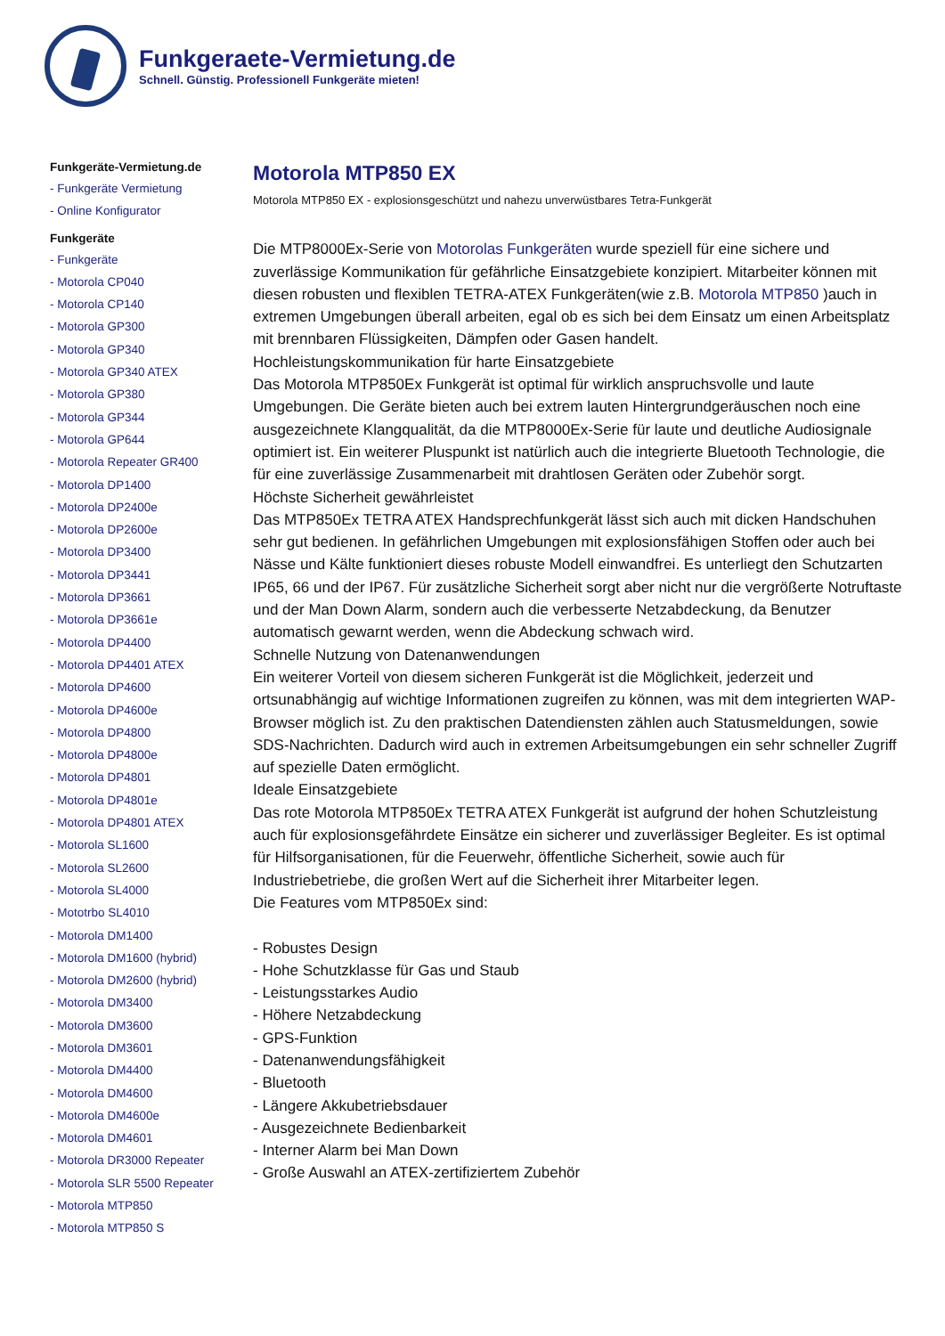Funkgeraete-Vermietung.de
Schnell. Günstig. Professionell Funkgeräte mieten!
Funkgeräte-Vermietung.de
- Funkgeräte Vermietung
- Online Konfigurator
Funkgeräte
- Funkgeräte
- Motorola CP040
- Motorola CP140
- Motorola GP300
- Motorola GP340
- Motorola GP340 ATEX
- Motorola GP380
- Motorola GP344
- Motorola GP644
- Motorola Repeater GR400
- Motorola DP1400
- Motorola DP2400e
- Motorola DP2600e
- Motorola DP3400
- Motorola DP3441
- Motorola DP3661
- Motorola DP3661e
- Motorola DP4400
- Motorola DP4401 ATEX
- Motorola DP4600
- Motorola DP4600e
- Motorola DP4800
- Motorola DP4800e
- Motorola DP4801
- Motorola DP4801e
- Motorola DP4801 ATEX
- Motorola SL1600
- Motorola SL2600
- Motorola SL4000
- Mototrbo SL4010
- Motorola DM1400
- Motorola DM1600 (hybrid)
- Motorola DM2600 (hybrid)
- Motorola DM3400
- Motorola DM3600
- Motorola DM3601
- Motorola DM4400
- Motorola DM4600
- Motorola DM4600e
- Motorola DM4601
- Motorola DR3000 Repeater
- Motorola SLR 5500 Repeater
- Motorola MTP850
- Motorola MTP850 S
Motorola MTP850 EX
Motorola MTP850 EX - explosionsgeschützt und nahezu unverwüstbares Tetra-Funkgerät
Die MTP8000Ex-Serie von Motorolas Funkgeräten wurde speziell für eine sichere und zuverlässige Kommunikation für gefährliche Einsatzgebiete konzipiert. Mitarbeiter können mit diesen robusten und flexiblen TETRA-ATEX Funkgeräten(wie z.B. Motorola MTP850 )auch in extremen Umgebungen überall arbeiten, egal ob es sich bei dem Einsatz um einen Arbeitsplatz mit brennbaren Flüssigkeiten, Dämpfen oder Gasen handelt.
Hochleistungskommunikation für harte Einsatzgebiete
Das Motorola MTP850Ex Funkgerät ist optimal für wirklich anspruchsvolle und laute Umgebungen. Die Geräte bieten auch bei extrem lauten Hintergrundgeräuschen noch eine ausgezeichnete Klangqualität, da die MTP8000Ex-Serie für laute und deutliche Audiosignale optimiert ist. Ein weiterer Pluspunkt ist natürlich auch die integrierte Bluetooth Technologie, die für eine zuverlässige Zusammenarbeit mit drahtlosen Geräten oder Zubehör sorgt.
Höchste Sicherheit gewährleistet
Das MTP850Ex TETRA ATEX Handsprechfunkgerät lässt sich auch mit dicken Handschuhen sehr gut bedienen. In gefährlichen Umgebungen mit explosionsfähigen Stoffen oder auch bei Nässe und Kälte funktioniert dieses robuste Modell einwandfrei. Es unterliegt den Schutzarten IP65, 66 und der IP67. Für zusätzliche Sicherheit sorgt aber nicht nur die vergrößerte Notruftaste und der Man Down Alarm, sondern auch die verbesserte Netzabdeckung, da Benutzer automatisch gewarnt werden, wenn die Abdeckung schwach wird.
Schnelle Nutzung von Datenanwendungen
Ein weiterer Vorteil von diesem sicheren Funkgerät ist die Möglichkeit, jederzeit und ortsunabhängig auf wichtige Informationen zugreifen zu können, was mit dem integrierten WAP-Browser möglich ist. Zu den praktischen Datendiensten zählen auch Statusmeldungen, sowie SDS-Nachrichten. Dadurch wird auch in extremen Arbeitsumgebungen ein sehr schneller Zugriff auf spezielle Daten ermöglicht.
Ideale Einsatzgebiete
Das rote Motorola MTP850Ex TETRA ATEX Funkgerät ist aufgrund der hohen Schutzleistung auch für explosionsgefährdete Einsätze ein sicherer und zuverlässiger Begleiter. Es ist optimal für Hilfsorganisationen, für die Feuerwehr, öffentliche Sicherheit, sowie auch für Industriebetriebe, die großen Wert auf die Sicherheit ihrer Mitarbeiter legen.
Die Features vom MTP850Ex sind:
- Robustes Design
- Hohe Schutzklasse für Gas und Staub
- Leistungsstarkes Audio
- Höhere Netzabdeckung
- GPS-Funktion
- Datenanwendungsfähigkeit
- Bluetooth
- Längere Akkubetriebsdauer
- Ausgezeichnete Bedienbarkeit
- Interner Alarm bei Man Down
- Große Auswahl an ATEX-zertifiziertem Zubehör